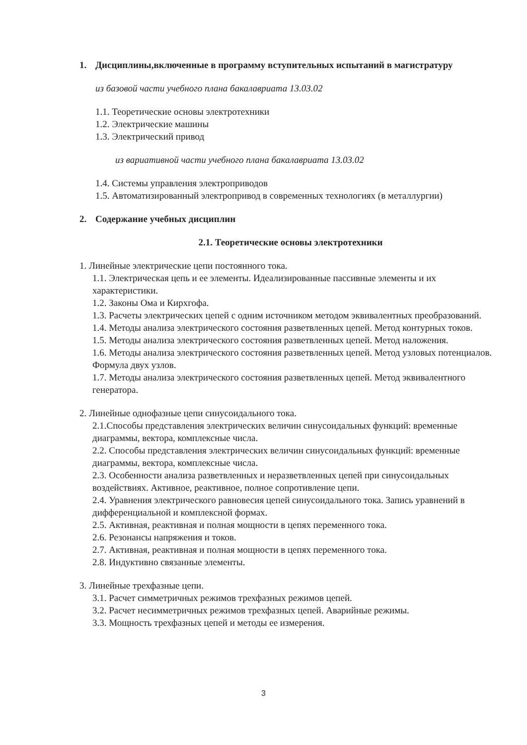1. Дисциплины,включенные в программу вступительных испытаний в магистратуру
из базовой части учебного плана бакалавриата 13.03.02
1.1. Теоретические основы электротехники
1.2. Электрические машины
1.3. Электрический привод
из вариативной части учебного плана бакалавриата 13.03.02
1.4. Системы управления электроприводов
1.5. Автоматизированный электропривод в современных технологиях (в металлургии)
2. Содержание учебных дисциплин
2.1. Теоретические основы электротехники
1. Линейные электрические цепи постоянного тока.
1.1. Электрическая цепь и ее элементы. Идеализированные пассивные элементы и их характеристики.
1.2. Законы Ома и Кирхгофа.
1.3. Расчеты электрических цепей с одним источником методом эквивалентных преобразований.
1.4. Методы анализа электрического состояния разветвленных цепей. Метод контурных токов.
1.5. Методы анализа электрического состояния разветвленных цепей. Метод наложения.
1.6. Методы анализа электрического состояния разветвленных цепей. Метод узловых потенциалов. Формула двух узлов.
1.7. Методы анализа электрического состояния разветвленных цепей. Метод эквивалентного генератора.
2. Линейные однофазные цепи синусоидального тока.
2.1.Способы представления электрических величин синусоидальных функций: временные диаграммы, вектора, комплексные числа.
2.2. Способы представления электрических величин синусоидальных функций: временные диаграммы, вектора, комплексные числа.
2.3. Особенности анализа разветвленных и неразветвленных цепей при синусоидальных воздействиях. Активное, реактивное, полное сопротивление цепи.
2.4. Уравнения электрического равновесия цепей синусоидального тока. Запись уравнений в дифференциальной и комплексной формах.
2.5. Активная, реактивная и полная мощности в цепях переменного тока.
2.6. Резонансы напряжения и токов.
2.7. Активная, реактивная и полная мощности в цепях переменного тока.
2.8. Индуктивно связанные элементы.
3. Линейные трехфазные цепи.
3.1. Расчет симметричных режимов трехфазных режимов цепей.
3.2. Расчет несимметричных режимов трехфазных цепей. Аварийные режимы.
3.3. Мощность трехфазных цепей и методы ее измерения.
3